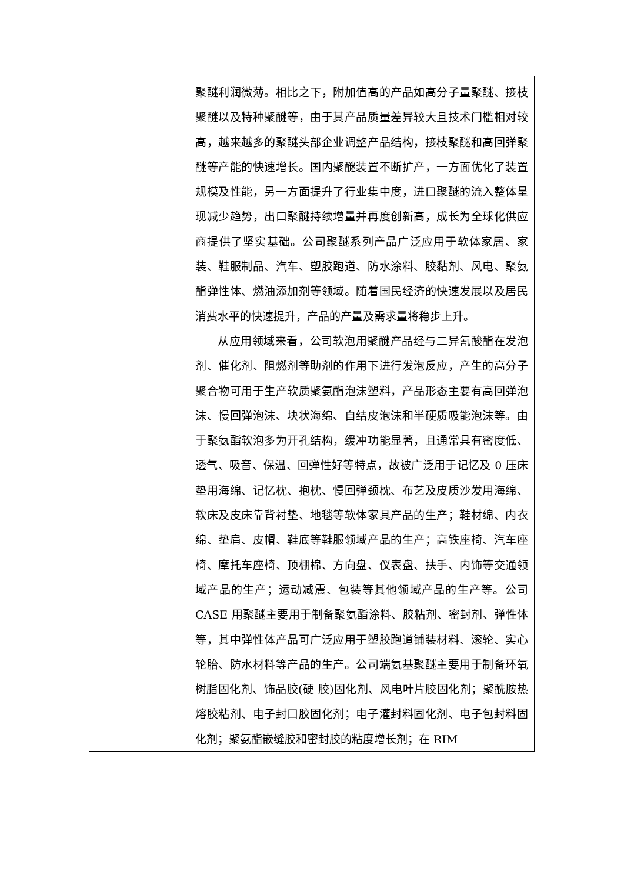| | 聚醚利润微薄。相比之下，附加值高的产品如高分子量聚醚、接枝聚醚以及特种聚醚等，由于其产品质量差异较大且技术门槛相对较高，越来越多的聚醚头部企业调整产品结构，接枝聚醚和高回弹聚醚等产能的快速增长。国内聚醚装置不断扩产，一方面优化了装置规模及性能，另一方面提升了行业集中度，进口聚醚的流入整体呈现减少趋势，出口聚醚持续增量并再度创新高，成长为全球化供应商提供了坚实基础。公司聚醚系列产品广泛应用于软体家居、家装、鞋服制品、汽车、塑胶跑道、防水涂料、胶黏剂、风电、聚氨酯弹性体、燃油添加剂等领域。随着国民经济的快速发展以及居民消费水平的快速提升，产品的产量及需求量将稳步上升。 从应用领域来看，公司软泡用聚醚产品经与二异氰酸酯在发泡剂、催化剂、阻燃剂等助剂的作用下进行发泡反应，产生的高分子聚合物可用于生产软质聚氨酯泡沫塑料，产品形态主要有高回弹泡沫、慢回弹泡沫、块状海绵、自结皮泡沫和半硬质吸能泡沫等。由于聚氨酯软泡多为开孔结构，缓冲功能显著，且通常具有密度低、透气、吸音、保温、回弹性好等特点，故被广泛用于记忆及 0 压床垫用海绵、记忆枕、抱枕、慢回弹颈枕、布艺及皮质沙发用海绵、软床及皮床靠背衬垫、地毯等软体家具产品的生产；鞋材绵、内衣绵、垫肩、皮帽、鞋底等鞋服领域产品的生产；高铁座椅、汽车座椅、摩托车座椅、顶棚棉、方向盘、仪表盘、扶手、内饰等交通领域产品的生产；运动减震、包装等其他领域产品的生产等。公司 CASE 用聚醚主要用于制备聚氨酯涂料、胶粘剂、密封剂、弹性体等，其中弹性体产品可广泛应用于塑胶跑道铺装材料、滚轮、实心轮胎、防水材料等产品的生产。公司端氨基聚醚主要用于制备环氧树脂固化剂、饰品胶(硬 胶)固化剂、风电叶片胶固化剂；聚酰胺热熔胶粘剂、电子封口胶固化剂；电子灌封料固化剂、电子包封料固化剂；聚氨酯嵌缝胶和密封胶的粘度增长剂；在 RIM |